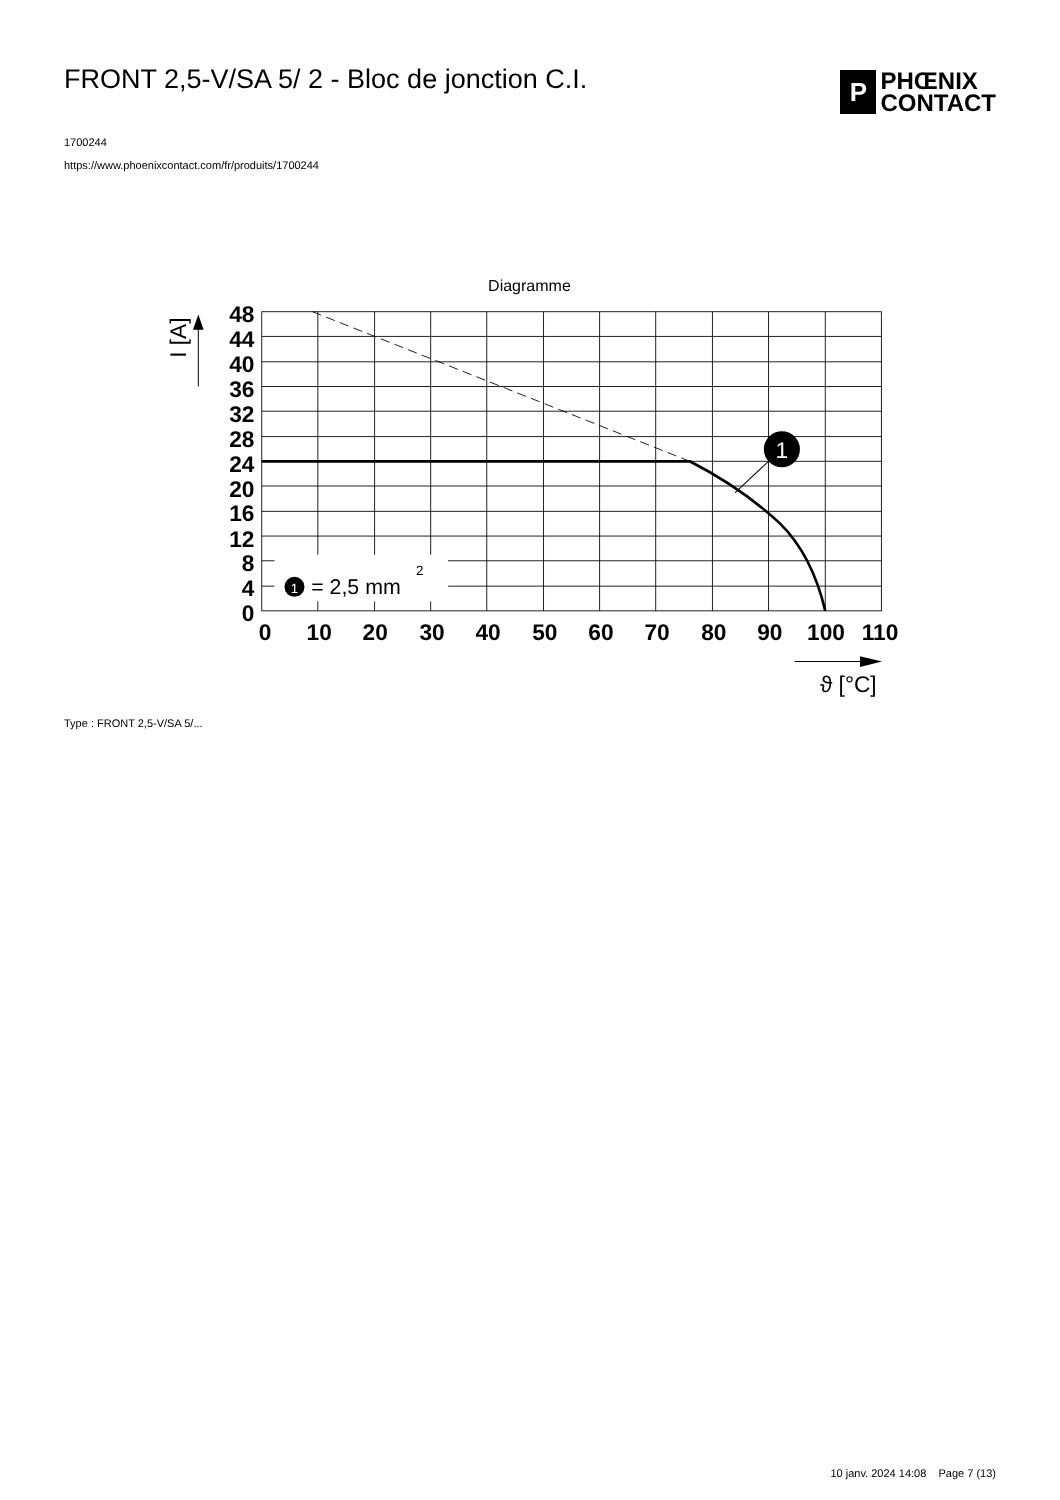FRONT 2,5-V/SA 5/ 2 - Bloc de jonction C.I.
P
PHŒNIX
CONTACT
1700244
https://www.phoenixcontact.com/fr/produits/1700244
Diagramme
1
1
= 2,5 mm
2
48
44
40
36
32
28
24
20
16
12
8
4
0
0
10
20
30
40
50
60
70
80
90
100
110
I [A]
ϑ [°C]
Type : FRONT 2,5-V/SA 5/...
10 janv. 2024 14:08 Page 7 (13)